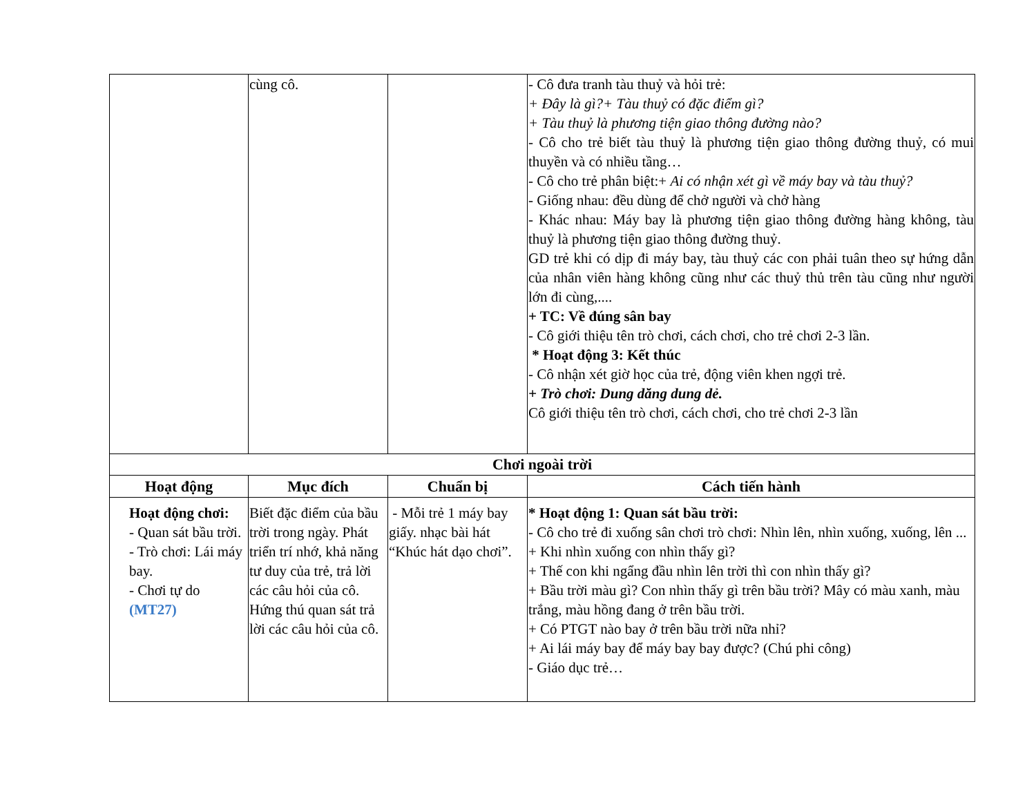| | cùng cô. | | - Cô đưa tranh tàu thuỷ và hỏi trẻ: + Đây là gì?+ Tàu thuỷ có đặc điểm gì? + Tàu thuỷ là phương tiện giao thông đường nào? - Cô cho trẻ biết tàu thuỷ là phương tiện giao thông đường thuỷ, có mui thuyền và có nhiều tầng… - Cô cho trẻ phân biệt:+ Ai có nhận xét gì về máy bay và tàu thuỷ? - Giống nhau: đều dùng để chở người và chở hàng - Khác nhau: Máy bay là phương tiện giao thông đường hàng không, tàu thuỷ là phương tiện giao thông đường thuỷ. GD trẻ khi có dịp đi máy bay, tàu thuỷ các con phải tuân theo sự hứng dẫn của nhân viên hàng không cũng như các thuỷ thủ trên tàu cũng như người lớn đi cùng,.... + TC: Về đúng sân bay - Cô giới thiệu tên trò chơi, cách chơi, cho trẻ chơi 2-3 lần. * Hoạt động 3: Kết thúc - Cô nhận xét giờ học của trẻ, động viên khen ngợi trẻ. + Trò chơi: Dung dăng dung dẻ. Cô giới thiệu tên trò chơi, cách chơi, cho trẻ chơi 2-3 lần |
| Chơi ngoài trời | | | |
| Hoạt động | Mục đích | Chuẩn bị | Cách tiến hành |
| Hoạt động chơi: - Quan sát bầu trời. - Trò chơi: Lái máy bay. - Chơi tự do (MT27) | Biết đặc điểm của bầu trời trong ngày. Phát triển trí nhớ, khả năng tư duy của trẻ, trả lời các câu hỏi của cô. Hứng thú quan sát trả lời các câu hỏi của cô. | - Mỗi trẻ 1 máy bay giấy. nhạc bài hát “Khúc hát dạo chơi”. | * Hoạt động 1: Quan sát bầu trời: - Cô cho trẻ đi xuống sân chơi trò chơi: Nhìn lên, nhìn xuống, xuống, lên ... + Khi nhìn xuống con nhìn thấy gì? + Thế con khi ngẩng đầu nhìn lên trời thì con nhìn thấy gì? + Bầu trời màu gì? Con nhìn thấy gì trên bầu trời? Mây có màu xanh, màu trắng, màu hồng đang ở trên bầu trời. + Có PTGT nào bay ở trên bầu trời nữa nhỉ? + Ai lái máy bay để máy bay bay được? (Chú phi công) - Giáo dục trẻ… |